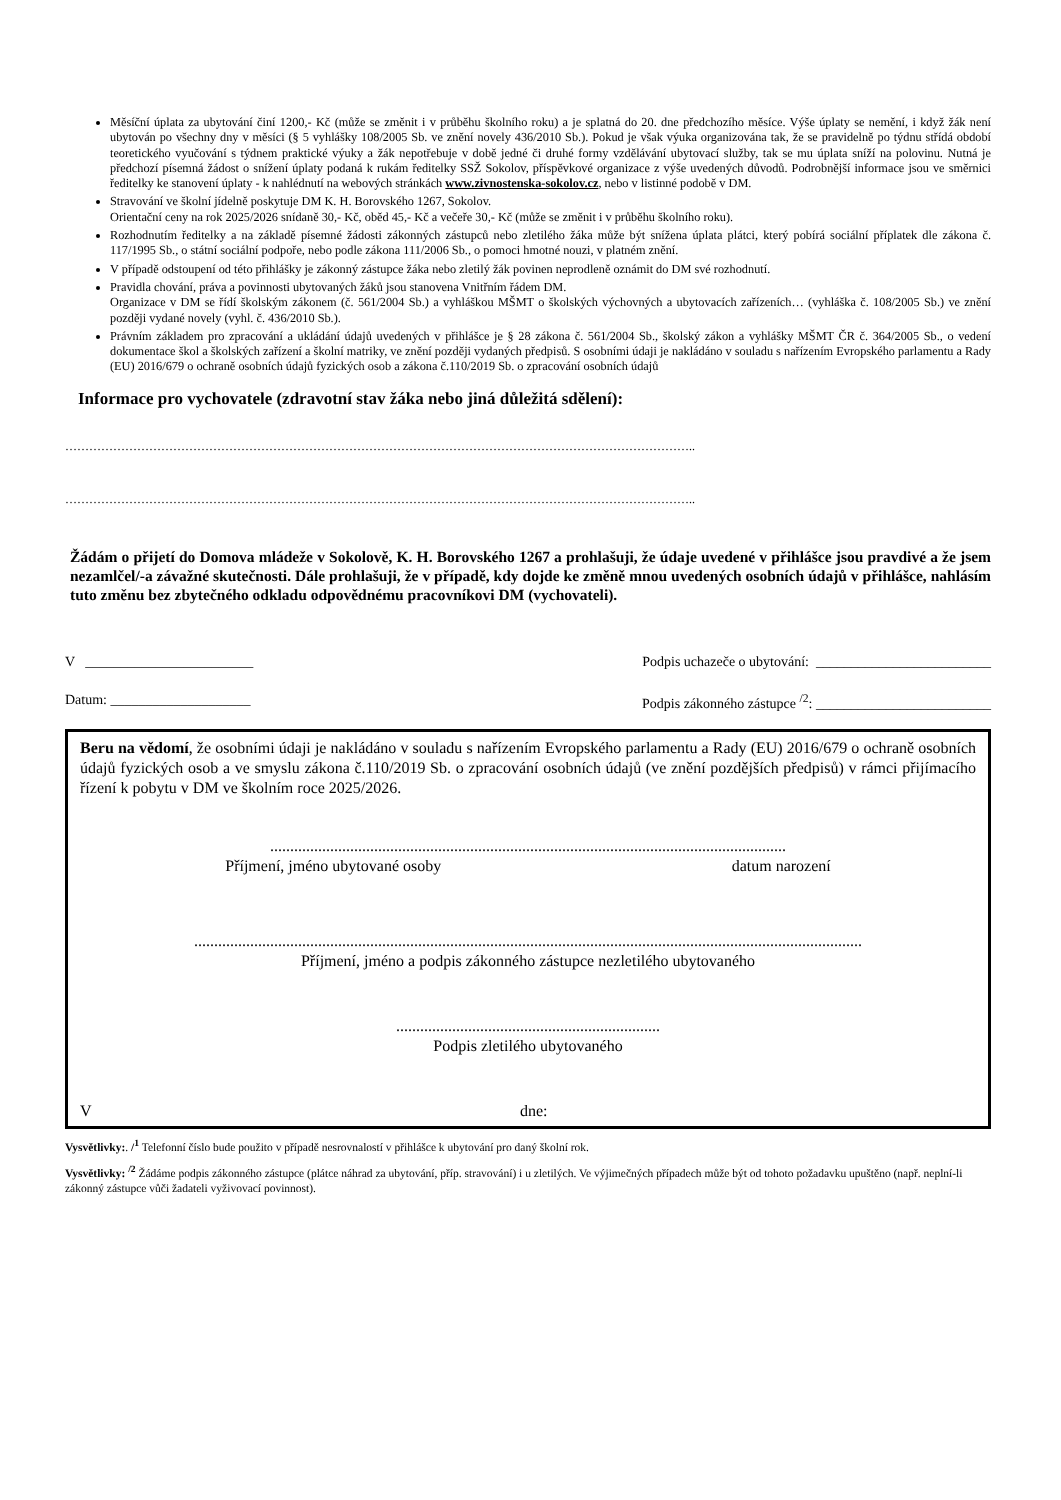Měsíční úplata za ubytování činí 1200,- Kč (může se změnit i v průběhu školního roku) a je splatná do 20. dne předchozího měsíce. Výše úplaty se nemění, i když žák není ubytován po všechny dny v měsíci (§ 5 vyhlášky 108/2005 Sb. ve znění novely 436/2010 Sb.). Pokud je však výuka organizována tak, že se pravidelně po týdnu střídá období teoretického vyučování s týdnem praktické výuky a žák nepotřebuje v době jedné či druhé formy vzdělávání ubytovací služby, tak se mu úplata sníží na polovinu. Nutná je předchozí písemná žádost o snížení úplaty podaná k rukám ředitelky SSŽ Sokolov, příspěvkové organizace z výše uvedených důvodů. Podrobnější informace jsou ve směrnici ředitelky ke stanovení úplaty - k nahlédnutí na webových stránkách www.zivnostenska-sokolov.cz, nebo v listinné podobě v DM.
Stravování ve školní jídelně poskytuje DM K. H. Borovského 1267, Sokolov.
Orientační ceny na rok 2025/2026 snídaně 30,- Kč, oběd 45,- Kč a večeře 30,- Kč (může se změnit i v průběhu školního roku).
Rozhodnutím ředitelky a na základě písemné žádosti zákonných zástupců nebo zletilého žáka může být snížena úplata plátci, který pobírá sociální příplatek dle zákona č. 117/1995 Sb., o státní sociální podpoře, nebo podle zákona 111/2006 Sb., o pomoci hmotné nouzi, v platném znění.
V případě odstoupení od této přihlášky je zákonný zástupce žáka nebo zletilý žák povinen neprodleně oznámit do DM své rozhodnutí.
Pravidla chování, práva a povinnosti ubytovaných žáků jsou stanovena Vnitřním řádem DM.
Organizace v DM se řídí školským zákonem (č. 561/2004 Sb.) a vyhláškou MŠMT o školských výchovných a ubytovacích zařízeních… (vyhláška č. 108/2005 Sb.) ve znění později vydané novely (vyhl. č. 436/2010 Sb.).
Právním základem pro zpracování a ukládání údajů uvedených v přihlášce je § 28 zákona č. 561/2004 Sb., školský zákon a vyhlášky MŠMT ČR č. 364/2005 Sb., o vedení dokumentace škol a školských zařízení a školní matriky, ve znění později vydaných předpisů. S osobními údaji je nakládáno v souladu s nařízením Evropského parlamentu a Rady (EU) 2016/679 o ochraně osobních údajů fyzických osob a zákona č.110/2019 Sb. o zpracování osobních údajů
Informace pro vychovatele (zdravotní stav žáka nebo jiná důležitá sdělení):
…………………………………………………………………………………………………………………………………………..
…………………………………………………………………………………………………………………………………………..
Žádám o přijetí do Domova mládeže v Sokolově, K. H. Borovského 1267 a prohlašuji, že údaje uvedené v přihlášce jsou pravdivé a že jsem nezamlčel/-a závažné skutečnosti. Dále prohlašuji, že v případě, kdy dojde ke změně mnou uvedených osobních údajů v přihlášce, nahlásím tuto změnu bez zbytečného odkladu odpovědnému pracovníkovi DM (vychovateli).
V ________________________ Podpis uchazeče o ubytování: _________________________
Datum: ____________________ Podpis zákonného zástupce <sup>/2</sup>: _________________________
Beru na vědomí, že osobními údaji je nakládáno v souladu s nařízením Evropského parlamentu a Rady (EU) 2016/679 o ochraně osobních údajů fyzických osob a ve smyslu zákona č.110/2019 Sb. o zpracování osobních údajů (ve znění pozdějších předpisů) v rámci přijímacího řízení k pobytu v DM ve školním roce 2025/2026.
.................................................................................................................................
Příjmení, jméno ubytované osoby datum narození
.......................................................................................................................................................................
Příjmení, jméno a podpis zákonného zástupce nezletilého ubytovaného
..................................................................
Podpis zletilého ubytovaného
Vdne:
Vysvětlivky:. /<sup>1</sup> Telefonní číslo bude použito v případě nesrovnalostí v přihlášce k ubytování pro daný školní rok.
Vysvětlivky: <sup>/2</sup> Žádáme podpis zákonného zástupce (plátce náhrad za ubytování, příp. stravování) i u zletilých. Ve výjimečných případech může být od tohoto požadavku upuštěno (např. neplní-li zákonný zástupce vůči žadateli vyživovací povinnost).